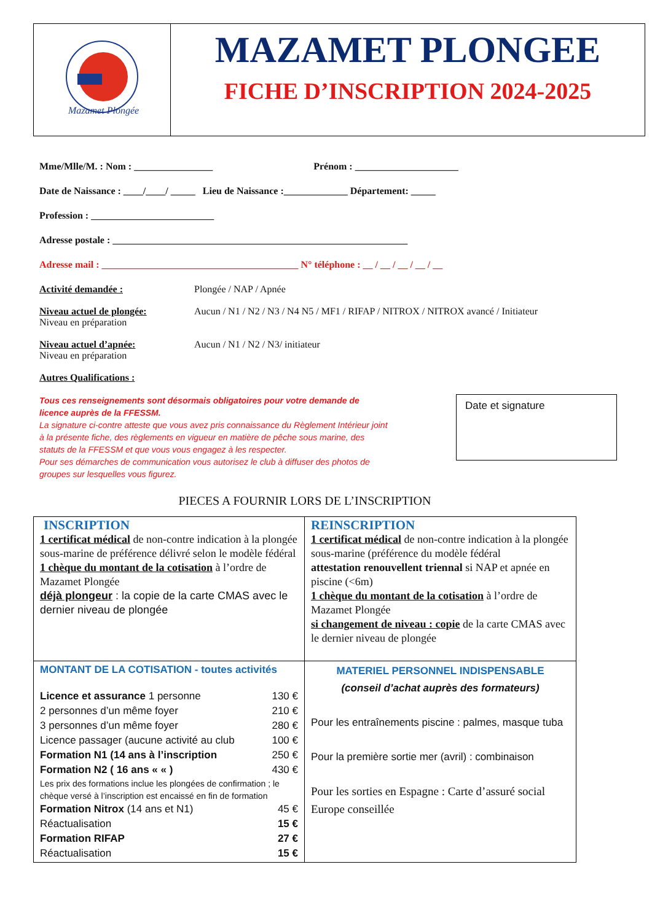Mazamet Plongée
MAZAMET PLONGEE
FICHE D’INSCRIPTION 2024-2025
Mme/Mlle/M. : Nom : ________________ Prénom : _____________________
Date de Naissance : ____/____/ _____ Lieu de Naissance :_____________ Département: _____
Profession : _________________________
Adresse postale : ____________________________________________________________
Adresse mail : ________________________________________ N° téléphone : __ / __ / __ / __ / __
Activité demandée : Plongée / NAP / Apnée
Niveau actuel de plongée:
Niveau en préparation
Aucun / N1 / N2 / N3 / N4 N5 / MF1 / RIFAP / NITROX / NITROX avancé / Initiateur
Niveau actuel d’apnée:
Niveau en préparation
Aucun / N1 / N2 / N3/ initiateur
Autres Qualifications :
Tous ces renseignements sont désormais obligatoires pour votre demande de licence auprès de la FFESSM.
La signature ci-contre atteste que vous avez pris connaissance du Règlement Intérieur joint à la présente fiche, des règlements en vigueur en matière de pêche sous marine, des statuts de la FFESSM et que vous vous engagez à les respecter.
Pour ses démarches de communication vous autorisez le club à diffuser des photos de groupes sur lesquelles vous figurez.
Date et signature
PIECES A FOURNIR LORS DE L’INSCRIPTION
| INSCRIPTION 1 certificat médical de non-contre indication à la plongée sous-marine de préférence délivré selon le modèle fédéral 1 chèque du montant de la cotisation à l’ordre de Mazamet Plongée déjà plongeur : la copie de la carte CMAS avec le dernier niveau de plongée | REINSCRIPTION 1 certificat médical de non-contre indication à la plongée sous-marine (préférence du modèle fédéral attestation renouvellent triennal si NAP et apnée en piscine (<6m) 1 chèque du montant de la cotisation à l’ordre de Mazamet Plongée si changement de niveau : copie de la carte CMAS avec le dernier niveau de plongée |
| MONTANT DE LA COTISATION - toutes activités Licence et assurance 1 personne 130 € 2 personnes d’un même foyer 210 € 3 personnes d’un même foyer 280 € Licence passager (aucune activité au club 100 € Formation N1 (14 ans à l’inscription 250 € Formation N2 ( 16 ans « « ) 430 € Les prix des formations inclue les plongées de confirmation ; le chèque versé à l’inscription est encaissé en fin de formation Formation Nitrox (14 ans et N1) 45 € Réactualisation 15 € Formation RIFAP 27 € Réactualisation 15 € | MATERIEL PERSONNEL INDISPENSABLE (conseil d’achat auprès des formateurs) Pour les entraînements piscine : palmes, masque tuba Pour la première sortie mer (avril) : combinaison Pour les sorties en Espagne : Carte d’assuré social Europe conseillée |